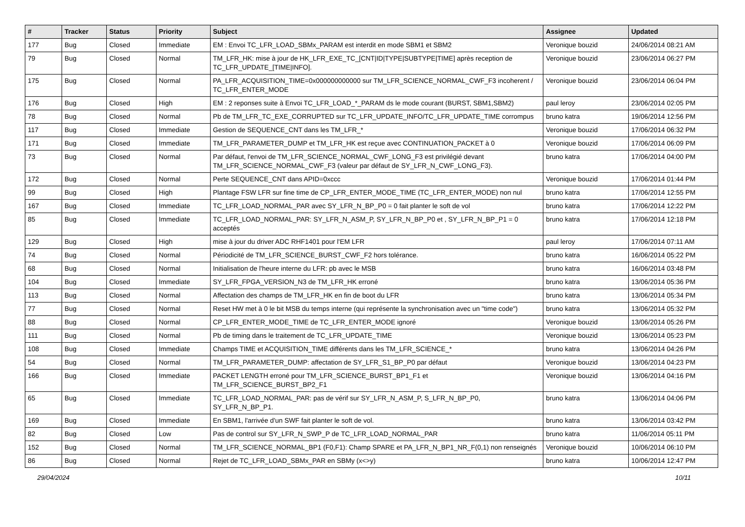| # | Tracker | Status | Priority | Subject | Assignee | Updated |
| --- | --- | --- | --- | --- | --- | --- |
| 177 | Bug | Closed | Immediate | EM : Envoi TC_LFR_LOAD_SBMx_PARAM est interdit en mode SBM1 et SBM2 | Veronique bouzid | 24/06/2014 08:21 AM |
| 79 | Bug | Closed | Normal | TM_LFR_HK: mise à jour de HK_LFR_EXE_TC_[CNT/ID/TYPE/SUBTYPE/TIME] après reception de TC_LFR_UPDATE_[TIME/INFO]. | Veronique bouzid | 23/06/2014 06:27 PM |
| 175 | Bug | Closed | Normal | PA_LFR_ACQUISITION_TIME=0x000000000000 sur TM_LFR_SCIENCE_NORMAL_CWF_F3 incoherent / TC_LFR_ENTER_MODE | Veronique bouzid | 23/06/2014 06:04 PM |
| 176 | Bug | Closed | High | EM : 2 reponses suite à Envoi TC_LFR_LOAD_*_PARAM ds le mode courant (BURST, SBM1,SBM2) | paul leroy | 23/06/2014 02:05 PM |
| 78 | Bug | Closed | Normal | Pb de TM_LFR_TC_EXE_CORRUPTED sur TC_LFR_UPDATE_INFO/TC_LFR_UPDATE_TIME corrompus | bruno katra | 19/06/2014 12:56 PM |
| 117 | Bug | Closed | Immediate | Gestion de SEQUENCE_CNT dans les TM_LFR_* | Veronique bouzid | 17/06/2014 06:32 PM |
| 171 | Bug | Closed | Immediate | TM_LFR_PARAMETER_DUMP et TM_LFR_HK est reçue avec CONTINUATION_PACKET à 0 | Veronique bouzid | 17/06/2014 06:09 PM |
| 73 | Bug | Closed | Normal | Par défaut, l'envoi de TM_LFR_SCIENCE_NORMAL_CWF_LONG_F3 est privilégié devant TM_LFR_SCIENCE_NORMAL_CWF_F3 (valeur par défaut de SY_LFR_N_CWF_LONG_F3). | bruno katra | 17/06/2014 04:00 PM |
| 172 | Bug | Closed | Normal | Perte SEQUENCE_CNT dans APID=0xccc | Veronique bouzid | 17/06/2014 01:44 PM |
| 99 | Bug | Closed | High | Plantage FSW LFR sur fine time de CP_LFR_ENTER_MODE_TIME (TC_LFR_ENTER_MODE) non nul | bruno katra | 17/06/2014 12:55 PM |
| 167 | Bug | Closed | Immediate | TC_LFR_LOAD_NORMAL_PAR avec SY_LFR_N_BP_P0 = 0 fait planter le soft de vol | bruno katra | 17/06/2014 12:22 PM |
| 85 | Bug | Closed | Immediate | TC_LFR_LOAD_NORMAL_PAR: SY_LFR_N_ASM_P, SY_LFR_N_BP_P0 et , SY_LFR_N_BP_P1 = 0 acceptés | bruno katra | 17/06/2014 12:18 PM |
| 129 | Bug | Closed | High | mise à jour du driver ADC RHF1401 pour l'EM LFR | paul leroy | 17/06/2014 07:11 AM |
| 74 | Bug | Closed | Normal | Périodicité de TM_LFR_SCIENCE_BURST_CWF_F2 hors tolérance. | bruno katra | 16/06/2014 05:22 PM |
| 68 | Bug | Closed | Normal | Initialisation de l'heure interne du LFR: pb avec le MSB | bruno katra | 16/06/2014 03:48 PM |
| 104 | Bug | Closed | Immediate | SY_LFR_FPGA_VERSION_N3 de TM_LFR_HK erroné | bruno katra | 13/06/2014 05:36 PM |
| 113 | Bug | Closed | Normal | Affectation des champs de TM_LFR_HK en fin de boot du LFR | bruno katra | 13/06/2014 05:34 PM |
| 77 | Bug | Closed | Normal | Reset HW met à 0 le bit MSB du temps interne (qui représente la synchronisation avec un "time code") | bruno katra | 13/06/2014 05:32 PM |
| 88 | Bug | Closed | Normal | CP_LFR_ENTER_MODE_TIME de TC_LFR_ENTER_MODE ignoré | Veronique bouzid | 13/06/2014 05:26 PM |
| 111 | Bug | Closed | Normal | Pb de timing dans le traitement de TC_LFR_UPDATE_TIME | Veronique bouzid | 13/06/2014 05:23 PM |
| 108 | Bug | Closed | Immediate | Champs TIME et ACQUISITION_TIME différents dans les TM_LFR_SCIENCE_* | bruno katra | 13/06/2014 04:26 PM |
| 54 | Bug | Closed | Normal | TM_LFR_PARAMETER_DUMP: affectation de SY_LFR_S1_BP_P0 par défaut | Veronique bouzid | 13/06/2014 04:23 PM |
| 166 | Bug | Closed | Immediate | PACKET LENGTH erroné pour TM_LFR_SCIENCE_BURST_BP1_F1 et TM_LFR_SCIENCE_BURST_BP2_F1 | Veronique bouzid | 13/06/2014 04:16 PM |
| 65 | Bug | Closed | Immediate | TC_LFR_LOAD_NORMAL_PAR: pas de vérif sur SY_LFR_N_ASM_P, S_LFR_N_BP_P0, SY_LFR_N_BP_P1. | bruno katra | 13/06/2014 04:06 PM |
| 169 | Bug | Closed | Immediate | En SBM1, l'arrivée d'un SWF fait planter le soft de vol. | bruno katra | 13/06/2014 03:42 PM |
| 82 | Bug | Closed | Low | Pas de control sur SY_LFR_N_SWP_P de TC_LFR_LOAD_NORMAL_PAR | bruno katra | 11/06/2014 05:11 PM |
| 152 | Bug | Closed | Normal | TM_LFR_SCIENCE_NORMAL_BP1 (F0,F1): Champ SPARE et PA_LFR_N_BP1_NR_F(0,1) non renseignés | Veronique bouzid | 10/06/2014 06:10 PM |
| 86 | Bug | Closed | Normal | Rejet de TC_LFR_LOAD_SBMx_PAR en SBMy (x<>y) | bruno katra | 10/06/2014 12:47 PM |
29/04/2024 10/11